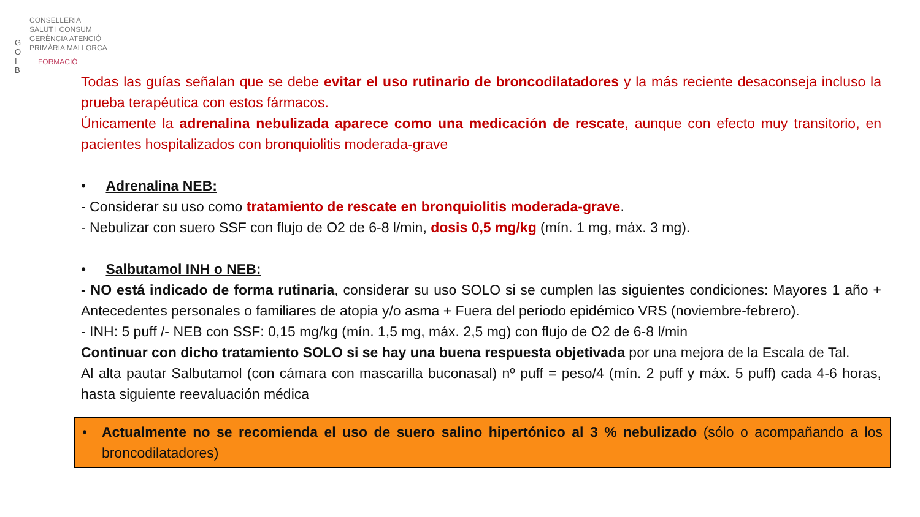CONSELLERIA
SALUT I CONSUM
GERÈNCIA ATENCIÓ
PRIMÀRIA MALLORCA
G O I B
FORMACIÓ
Todas las guías señalan que se debe evitar el uso rutinario de broncodilatadores y la más reciente desaconseja incluso la prueba terapéutica con estos fármacos.
Únicamente la adrenalina nebulizada aparece como una medicación de rescate, aunque con efecto muy transitorio, en pacientes hospitalizados con bronquiolitis moderada-grave
• Adrenalina NEB:
- Considerar su uso como tratamiento de rescate en bronquiolitis moderada-grave.
- Nebulizar con suero SSF con flujo de O2 de 6-8 l/min, dosis 0,5 mg/kg (mín. 1 mg, máx. 3 mg).
• Salbutamol INH o NEB:
- NO está indicado de forma rutinaria, considerar su uso SOLO si se cumplen las siguientes condiciones: Mayores 1 año + Antecedentes personales o familiares de atopia y/o asma + Fuera del periodo epidémico VRS (noviembre-febrero).
- INH: 5 puff /- NEB con SSF: 0,15 mg/kg (mín. 1,5 mg, máx. 2,5 mg) con flujo de O2 de 6-8 l/min
Continuar con dicho tratamiento SOLO si se hay una buena respuesta objetivada por una mejora de la Escala de Tal.
Al alta pautar Salbutamol (con cámara con mascarilla buconasal) nº puff = peso/4 (mín. 2 puff y máx. 5 puff) cada 4-6 horas, hasta siguiente reevaluación médica
• Actualmente no se recomienda el uso de suero salino hipertónico al 3 % nebulizado (sólo o acompañando a los broncodilatadores)